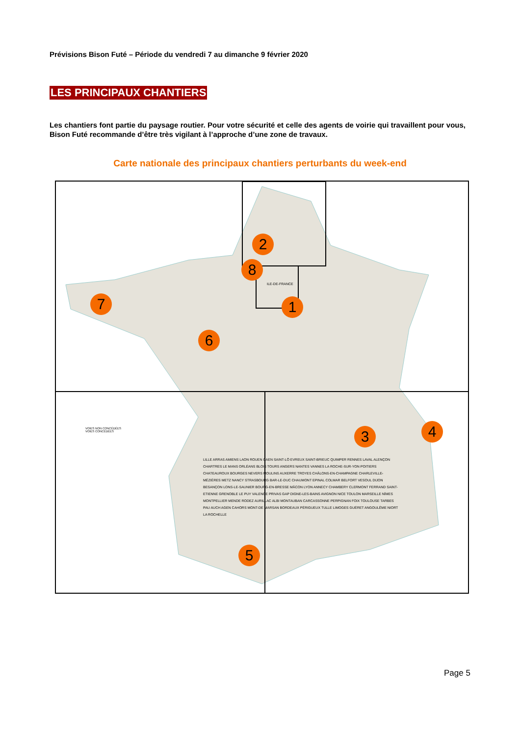Prévisions Bison Futé – Période du vendredi 7 au dimanche 9 février 2020
LES PRINCIPAUX CHANTIERS
Les chantiers font partie du paysage routier. Pour votre sécurité et celle des agents de voirie qui travaillent pour vous, Bison Futé recommande d’être très vigilant à l’approche d’une zone de travaux.
Carte nationale des principaux chantiers perturbants du week-end
1
2
3 4
5
6
7
8
VOIES NON CONCÉDÉES
VOIES CONCÉDÉES
ILE-DE-FRANCE
LILLE ARRAS AMIENS LAON ROUEN CAEN SAINT-LÔ EVREUX SAINT-BRIEUC QUIMPER RENNES LAVAL ALENÇON CHARTRES LE MANS ORLÉANS BLOIS TOURS ANGERS NANTES VANNES LA ROCHE-SUR-YON POITIERS CHATEAUROUX BOURGES NEVERS MOULINS AUXERRE TROYES CHÂLONS-EN-CHAMPAGNE CHARLEVILLE-MÉZIÈRES METZ NANCY STRASBOURG BAR-LE-DUC CHAUMONT EPINAL COLMAR BELFORT VESOUL DIJON BESANÇON LONS-LE-SAUNIER BOURG-EN-BRESSE MÂCON LYON ANNECY CHAMBERY CLERMONT FERRAND SAINT-ETIENNE GRENOBLE LE PUY VALENCE PRIVAS GAP DIGNE-LES-BAINS AVIGNON NICE TOULON MARSEILLE NÎMES MONTPELLIER MENDE RODEZ AURILLAC ALBI MONTAUBAN CARCASSONNE PERPIGNAN FOIX TOULOUSE TARBES PAU AUCH AGEN CAHORS MONT-DE MARSAN BORDEAUX PÉRIGUEUX TULLE LIMOGES GUÉRET ANGOULÊME NIORT LA ROCHELLE
Page 5